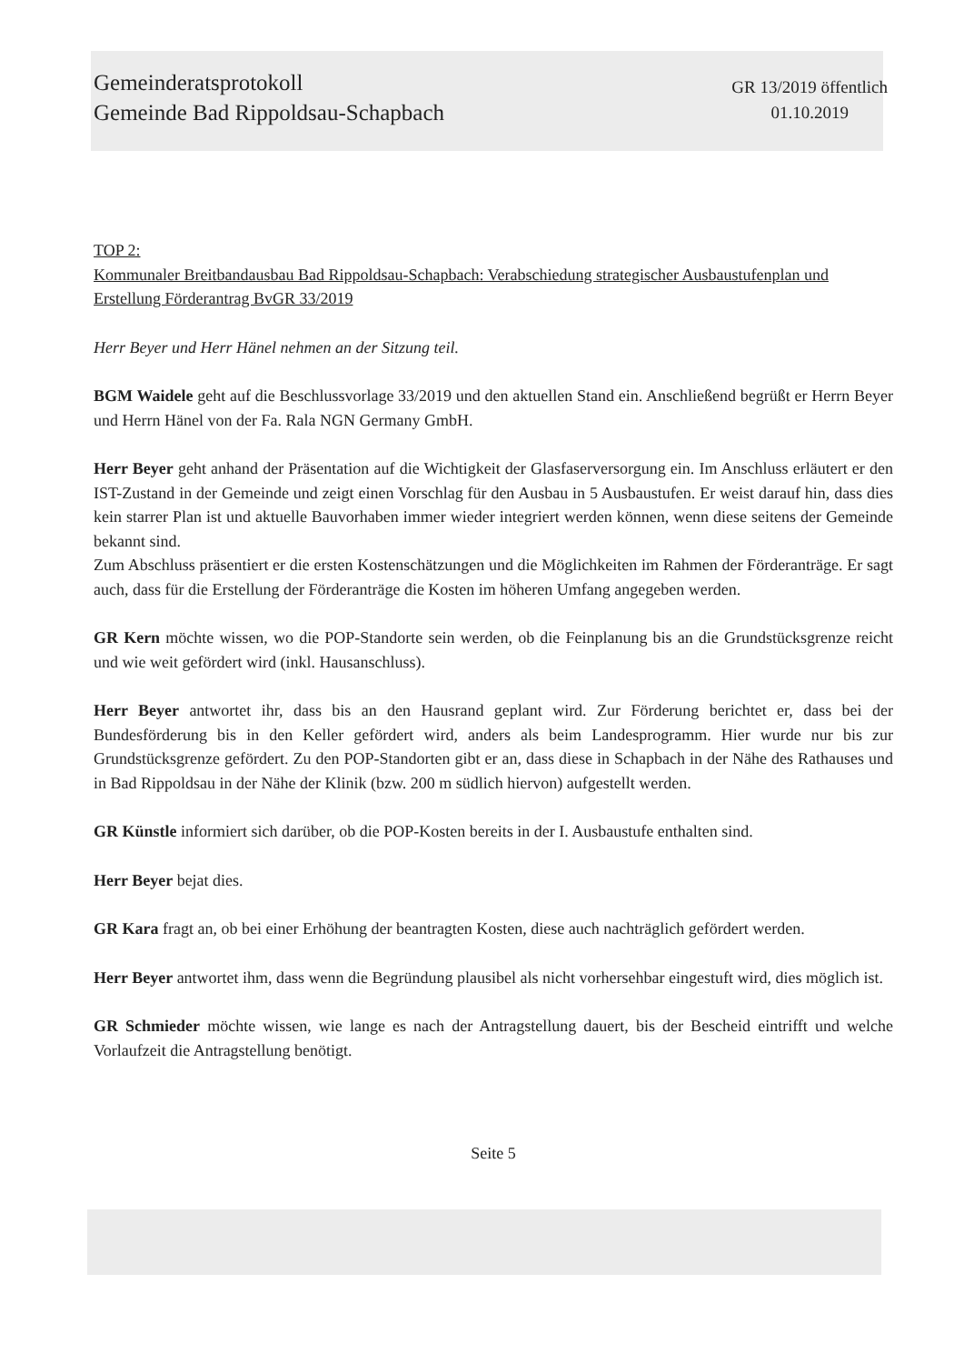Gemeinderatsprotokoll
Gemeinde Bad Rippoldsau-Schapbach
GR 13/2019 öffentlich
01.10.2019
TOP 2:
Kommunaler Breitbandausbau Bad Rippoldsau-Schapbach: Verabschiedung strategischer Ausbaustufenplan und Erstellung Förderantrag BvGR 33/2019
Herr Beyer und Herr Hänel nehmen an der Sitzung teil.
BGM Waidele geht auf die Beschlussvorlage 33/2019 und den aktuellen Stand ein. Anschließend begrüßt er Herrn Beyer und Herrn Hänel von der Fa. Rala NGN Germany GmbH.
Herr Beyer geht anhand der Präsentation auf die Wichtigkeit der Glasfaserversorgung ein. Im Anschluss erläutert er den IST-Zustand in der Gemeinde und zeigt einen Vorschlag für den Ausbau in 5 Ausbaustufen. Er weist darauf hin, dass dies kein starrer Plan ist und aktuelle Bauvorhaben immer wieder integriert werden können, wenn diese seitens der Gemeinde bekannt sind.
Zum Abschluss präsentiert er die ersten Kostenschätzungen und die Möglichkeiten im Rahmen der Förderanträge. Er sagt auch, dass für die Erstellung der Förderanträge die Kosten im höheren Umfang angegeben werden.
GR Kern möchte wissen, wo die POP-Standorte sein werden, ob die Feinplanung bis an die Grundstücksgrenze reicht und wie weit gefördert wird (inkl. Hausanschluss).
Herr Beyer antwortet ihr, dass bis an den Hausrand geplant wird. Zur Förderung berichtet er, dass bei der Bundesförderung bis in den Keller gefördert wird, anders als beim Landesprogramm. Hier wurde nur bis zur Grundstücksgrenze gefördert. Zu den POP-Standorten gibt er an, dass diese in Schapbach in der Nähe des Rathauses und in Bad Rippoldsau in der Nähe der Klinik (bzw. 200 m südlich hiervon) aufgestellt werden.
GR Künstle informiert sich darüber, ob die POP-Kosten bereits in der I. Ausbaustufe enthalten sind.
Herr Beyer bejat dies.
GR Kara fragt an, ob bei einer Erhöhung der beantragten Kosten, diese auch nachträglich gefördert werden.
Herr Beyer antwortet ihm, dass wenn die Begründung plausibel als nicht vorhersehbar eingestuft wird, dies möglich ist.
GR Schmieder möchte wissen, wie lange es nach der Antragstellung dauert, bis der Bescheid eintrifft und welche Vorlaufzeit die Antragstellung benötigt.
Seite 5